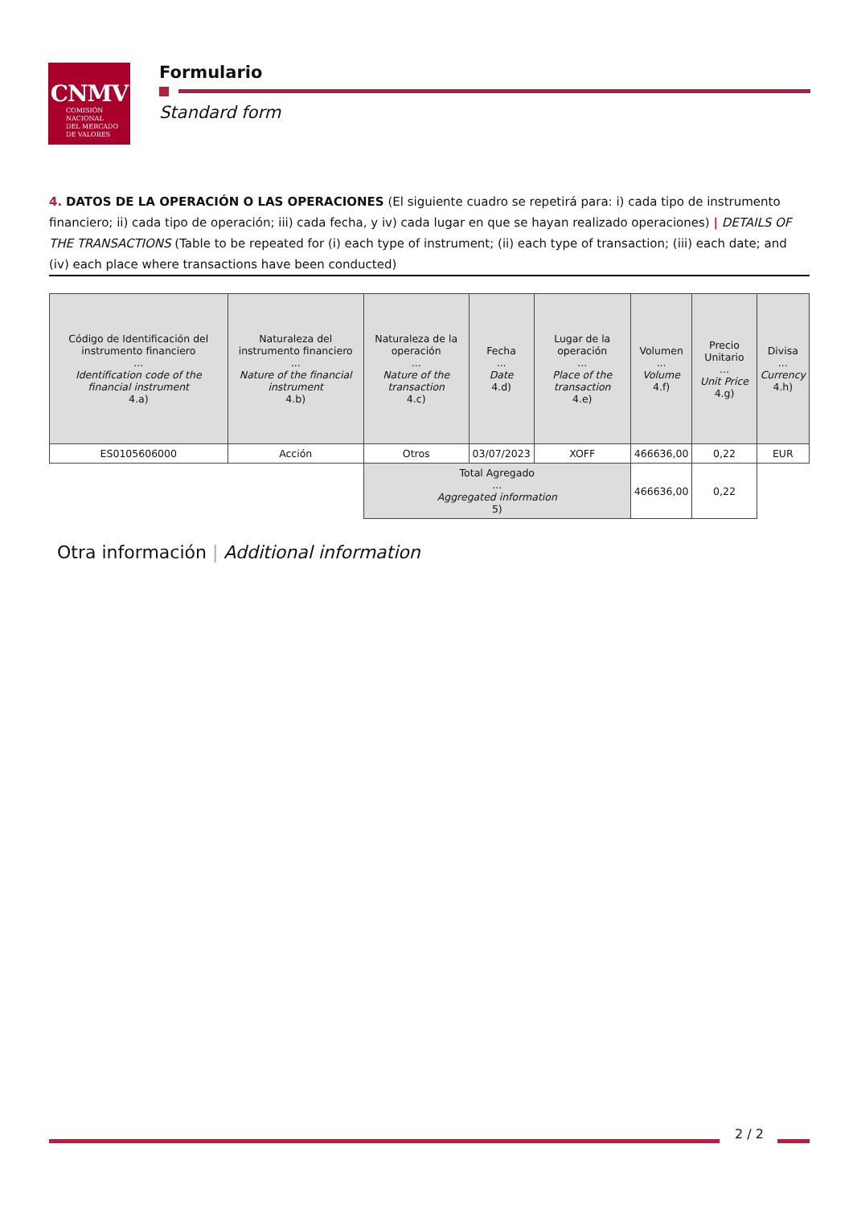CNMV
COMISIÓN
NACIONAL
DEL MERCADO
DE VALORES
Formulario
Standard form
4. DATOS DE LA OPERACIÓN O LAS OPERACIONES (El siguiente cuadro se repetirá para: i) cada tipo de instrumento financiero; ii) cada tipo de operación; iii) cada fecha, y iv) cada lugar en que se hayan realizado operaciones) | DETAILS OF THE TRANSACTIONS (Table to be repeated for (i) each type of instrument; (ii) each type of transaction; (iii) each date; and (iv) each place where transactions have been conducted)
| Código de Identificación del instrumento financiero ... Identification code of the financial instrument 4.a) | Naturaleza del instrumento financiero ... Nature of the financial instrument 4.b) | Naturaleza de la operación ... Nature of the transaction 4.c) | Fecha ... Date 4.d) | Lugar de la operación ... Place of the transaction 4.e) | Volumen ... Volume 4.f) | Precio Unitario ... Unit Price 4.g) | Divisa ... Currency 4.h) |
| --- | --- | --- | --- | --- | --- | --- | --- |
| ES0105606000 | Acción | Otros | 03/07/2023 | XOFF | 466636,00 | 0,22 | EUR |
| | | Total Agregado ... Aggregated information 5) | | | 466636,00 | 0,22 | |
Otra información | Additional information
2 / 2